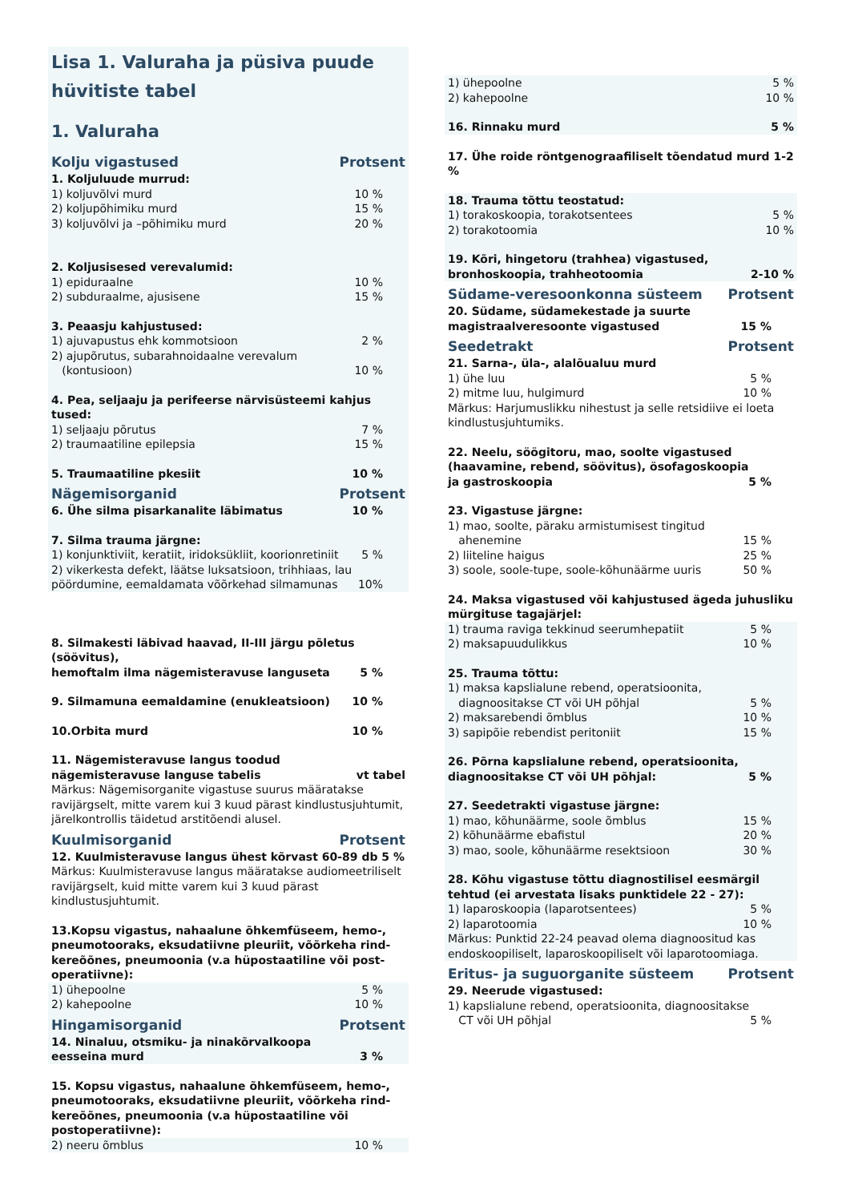Lisa 1. Valuraha ja püsiva puude hüvitiste tabel
1. Valuraha
Kolju vigastused Protsent
1. Koljuluude murrud:
1) koljuvõlvi murd 10 %
2) koljupõhimiku murd 15 %
3) koljuvõlvi ja –põhimiku murd 20 %
2. Koljusisesed verevalumid:
1) epiduraalne 10 %
2) subduraalme, ajusisene 15 %
3. Peaasju kahjustused:
1) ajuvapustus ehk kommotsioon 2 %
2) ajupõrutus, subarahnoidaalne verevalum
(kontusioon) 10 %
4. Pea, seljaaju ja perifeerse närvisüsteemi kahjus tused:
1) seljaaju põrutus 7 %
2) traumaatiline epilepsia 15 %
5. Traumaatiline pkesiit 10 %
Nägemisorganid Protsent
6. Ühe silma pisarkanalite läbimatus 10 %
7. Silma trauma järgne:
1) konjunktiviit, keratiit, iridoksükliit, koorionretiniit 5 %
2) vikerkesta defekt, läätse luksatsioon, trihhiaas, lau
pöördumine, eemaldamata võõrkehad silmamunas 10%
8. Silmakesti läbivad haavad, II-III järgu põletus (söövitus),
hemoftalm ilma nägemisteravuse languseta 5 %
9. Silmamuna eemaldamine (enukleatsioon) 10 %
10.Orbita murd 10 %
11. Nägemisteravuse langus toodud
nägemisteravuse languse tabelis vt tabel
Märkus: Nägemisorganite vigastuse suurus määratakse ravijärgselt, mitte varem kui 3 kuud pärast kindlustusjuhtumit, järelkontrollis täidetud arstitõendi alusel.
Kuulmisorganid Protsent
12. Kuulmisteravuse langus ühest kõrvast 60-89 db 5 % Märkus: Kuulmisteravuse langus määratakse audiomeetriliselt ravijärgselt, kuid mitte varem kui 3 kuud pärast kindlustusjuhtumit.
13.Kopsu vigastus, nahaalune õhkemfüseem, hemo-, pneumotooraks, eksudatiivne pleuriit, võõrkeha rind-kereõõnes, pneumoonia (v.a hüpostaatiline või post-operatiivne):
1) ühepoolne 5 %
2) kahepoolne 10 %
Hingamisorganid Protsent
14. Ninaluu, otsmiku- ja ninakõrvalkoopa
eesseina murd 3 %
15. Kopsu vigastus, nahaalune õhkemfüseem, hemo-, pneumotooraks, eksudatiivne pleuriit, võõrkeha rind-kereõõnes, pneumoonia (v.a hüpostaatiline või postoperatiivne):
2) neeru õmblus 10 %
1) ühepoolne 5 %
2) kahepoolne 10 %
16. Rinnaku murd 5 %
17. Ühe roide röntgenograafiliselt tõendatud murd 1-2 %
18. Trauma tõttu teostatud:
1) torakoskoopia, torakotsentees 5 %
2) torakotoomia 10 %
19. Kõri, hingetoru (trahhea) vigastused,
bronhoskoopia, trahheotoomia 2-10 %
Südame-veresoonkonna süsteem Protsent
20. Südame, südamekestade ja suurte
magistraalveresoonte vigastused 15 %
Seedetrakt Protsent
21. Sarna-, üla-, alalõualuu murd
1) ühe luu 5 %
2) mitme luu, hulgimurd 10 %
Märkus: Harjumuslikku nihestust ja selle retsidiive ei loeta kindlustusjuhtumiks.
22. Neelu, söögitoru, mao, soolte vigastused (haavamine, rebend, söövitus), ösofagoskoopia
ja gastroskoopia 5 %
23. Vigastuse järgne:
1) mao, soolte, päraku armistumisest tingitud
ahenemine 15 %
2) liiteline haigus 25 %
3) soole, soole-tupe, soole-kõhunäärme uuris 50 %
24. Maksa vigastused või kahjustused ägeda juhusliku mürgituse tagajärjel:
1) trauma raviga tekkinud seerumhepatiit 5 %
2) maksapuudulikkus 10 %
25. Trauma tõttu:
1) maksa kapslialune rebend, operatsioonita,
diagnoositakse CT või UH põhjal 5 %
2) maksarebendi õmblus 10 %
3) sapipõie rebendist peritoniit 15 %
26. Põrna kapslialune rebend, operatsioonita,
diagnoositakse CT või UH põhjal: 5 %
27. Seedetrakti vigastuse järgne:
1) mao, kõhunäärme, soole õmblus 15 %
2) kõhunäärme ebafistul 20 %
3) mao, soole, kõhunäärme resektsioon 30 %
28. Kõhu vigastuse tõttu diagnostilisel eesmärgil tehtud (ei arvestata lisaks punktidele 22 - 27):
1) laparoskoopia (laparotsentees) 5 %
2) laparotoomia 10 %
Märkus: Punktid 22-24 peavad olema diagnoositud kas endoskoopiliselt, laparoskoopiliselt või laparotoomiaga.
Eritus- ja suguorganite süsteem Protsent
29. Neerude vigastused:
1) kapslialune rebend, operatsioonita, diagnoositakse
CT või UH põhjal 5 %